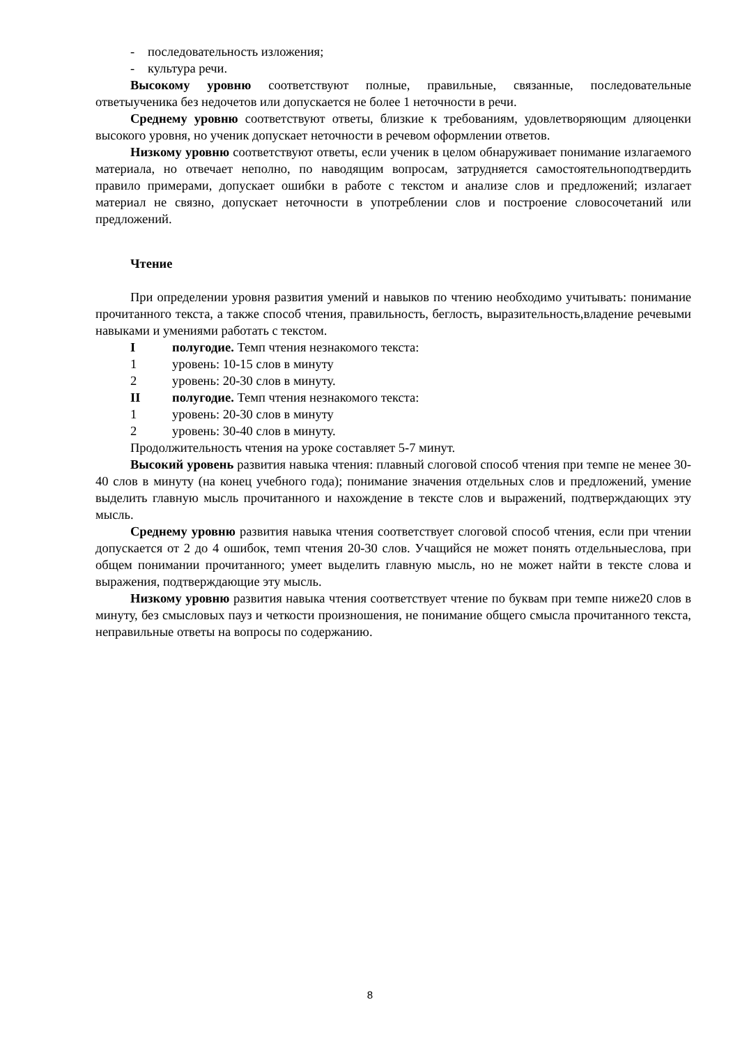- последовательность изложения;
- культура речи.
Высокому уровню соответствуют полные, правильные, связанные, последовательные ответыученика без недочетов или допускается не более 1 неточности в речи.
Среднему уровню соответствуют ответы, близкие к требованиям, удовлетворяющим дляоценки высокого уровня, но ученик допускает неточности в речевом оформлении ответов.
Низкому уровню соответствуют ответы, если ученик в целом обнаруживает понимание излагаемого материала, но отвечает неполно, по наводящим вопросам, затрудняется самостоятельноподтвердить правило примерами, допускает ошибки в работе с текстом и анализе слов и предложений; излагает материал не связно, допускает неточности в употреблении слов и построение словосочетаний или предложений.
Чтение
При определении уровня развития умений и навыков по чтению необходимо учитывать: понимание прочитанного текста, а также способ чтения, правильность, беглость, выразительность,владение речевыми навыками и умениями работать с текстом.
Iполугодие. Темп чтения незнакомого текста:
1 уровень: 10-15 слов в минуту
2 уровень: 20-30 слов в минуту.
II полугодие. Темп чтения незнакомого текста:
1 уровень: 20-30 слов в минуту
2 уровень: 30-40 слов в минуту.
Продолжительность чтения на уроке составляет 5-7 минут.
Высокий уровень развития навыка чтения: плавный слоговой способ чтения при темпе не менее 30-40 слов в минуту (на конец учебного года); понимание значения отдельных слов и предложений, умение выделить главную мысль прочитанного и нахождение в тексте слов и выражений, подтверждающих эту мысль.
Среднему уровню развития навыка чтения соответствует слоговой способ чтения, если при чтении допускается от 2 до 4 ошибок, темп чтения 20-30 слов. Учащийся не может понять отдельныеслова, при общем понимании прочитанного; умеет выделить главную мысль, но не может найти в тексте слова и выражения, подтверждающие эту мысль.
Низкому уровню развития навыка чтения соответствует чтение по буквам при темпе ниже20 слов в минуту, без смысловых пауз и четкости произношения, не понимание общего смысла прочитанного текста, неправильные ответы на вопросы по содержанию.
8